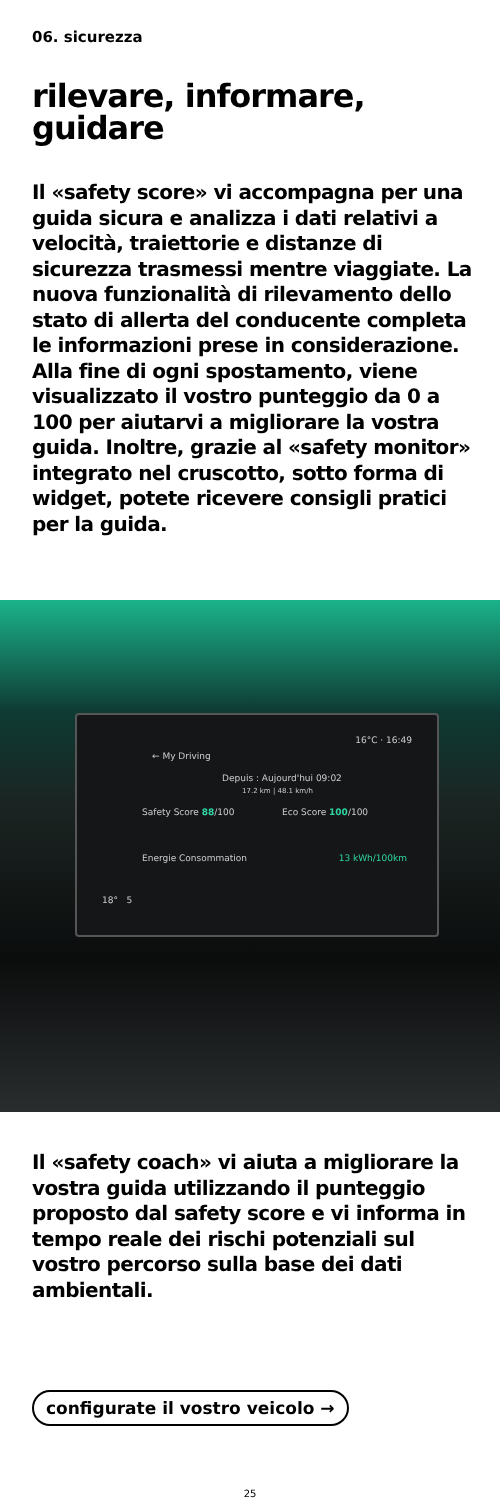06. sicurezza
rilevare, informare, guidare
Il «safety score» vi accompagna per una guida sicura e analizza i dati relativi a velocità, traiettorie e distanze di sicurezza trasmessi mentre viaggiate. La nuova funzionalità di rilevamento dello stato di allerta del conducente completa le informazioni prese in considerazione. Alla fine di ogni spostamento, viene visualizzato il vostro punteggio da 0 a 100 per aiutarvi a migliorare la vostra guida. Inoltre, grazie al «safety monitor» integrato nel cruscotto, sotto forma di widget, potete ricevere consigli pratici per la guida.
16°C · 16:49
← My Driving
Depuis : Aujourd'hui 09:02
17.2 km | 48.1 km/h
Safety Score 88/100 Eco Score 100/100
Energie Consommation 13 kWh/100km
18° 5
Il «safety coach» vi aiuta a migliorare la vostra guida utilizzando il punteggio proposto dal safety score e vi informa in tempo reale dei rischi potenziali sul vostro percorso sulla base dei dati ambientali.
configurate il vostro veicolo →
25